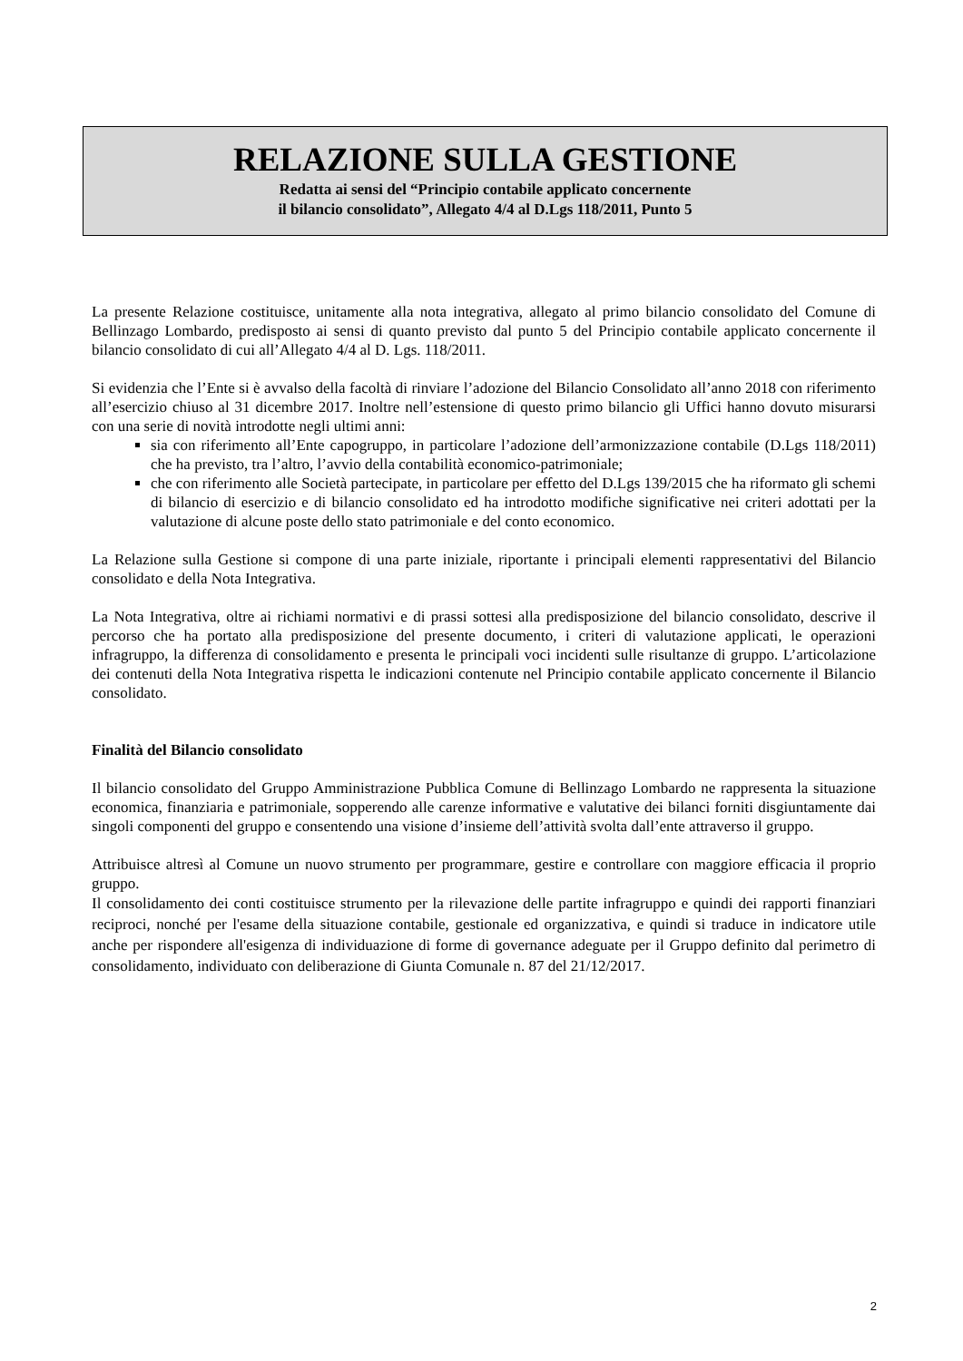RELAZIONE SULLA GESTIONE
Redatta ai sensi del “Principio contabile applicato concernente
il bilancio consolidato”, Allegato 4/4 al D.Lgs 118/2011, Punto 5
La presente Relazione costituisce, unitamente alla nota integrativa, allegato al primo bilancio consolidato del Comune di Bellinzago Lombardo, predisposto ai sensi di quanto previsto dal punto 5 del Principio contabile applicato concernente il bilancio consolidato di cui all’Allegato 4/4 al D. Lgs. 118/2011.
Si evidenzia che l’Ente si è avvalso della facoltà di rinviare l’adozione del Bilancio Consolidato all’anno 2018 con riferimento all’esercizio chiuso al 31 dicembre 2017. Inoltre nell’estensione di questo primo bilancio gli Uffici hanno dovuto misurarsi con una serie di novità introdotte negli ultimi anni:
sia con riferimento all’Ente capogruppo, in particolare l’adozione dell’armonizzazione contabile (D.Lgs 118/2011) che ha previsto, tra l’altro, l’avvio della contabilità economico-patrimoniale;
che con riferimento alle Società partecipate, in particolare per effetto del D.Lgs 139/2015 che ha riformato gli schemi di bilancio di esercizio e di bilancio consolidato ed ha introdotto modifiche significative nei criteri adottati per la valutazione di alcune poste dello stato patrimoniale e del conto economico.
La Relazione sulla Gestione si compone di una parte iniziale, riportante i principali elementi rappresentativi del Bilancio consolidato e della Nota Integrativa.
La Nota Integrativa, oltre ai richiami normativi e di prassi sottesi alla predisposizione del bilancio consolidato, descrive il percorso che ha portato alla predisposizione del presente documento, i criteri di valutazione applicati, le operazioni infragruppo, la differenza di consolidamento e presenta le principali voci incidenti sulle risultanze di gruppo. L’articolazione dei contenuti della Nota Integrativa rispetta le indicazioni contenute nel Principio contabile applicato concernente il Bilancio consolidato.
Finalità del Bilancio consolidato
Il bilancio consolidato del Gruppo Amministrazione Pubblica Comune di Bellinzago Lombardo ne rappresenta la situazione economica, finanziaria e patrimoniale, sopperendo alle carenze informative e valutative dei bilanci forniti disgiuntamente dai singoli componenti del gruppo e consentendo una visione d’insieme dell’attività svolta dall’ente attraverso il gruppo.
Attribuisce altresì al Comune un nuovo strumento per programmare, gestire e controllare con maggiore efficacia il proprio gruppo.
Il consolidamento dei conti costituisce strumento per la rilevazione delle partite infragruppo e quindi dei rapporti finanziari reciproci, nonché per l'esame della situazione contabile, gestionale ed organizzativa, e quindi si traduce in indicatore utile anche per rispondere all'esigenza di individuazione di forme di governance adeguate per il Gruppo definito dal perimetro di consolidamento, individuato con deliberazione di Giunta Comunale n. 87 del 21/12/2017.
2